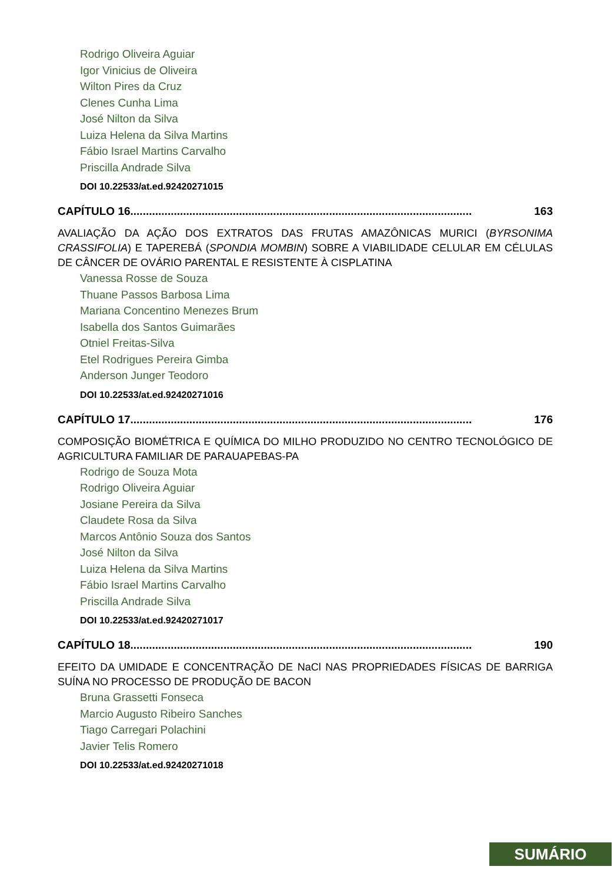Rodrigo Oliveira Aguiar
Igor Vinicius de Oliveira
Wilton Pires da Cruz
Clenes Cunha Lima
José Nilton da Silva
Luiza Helena da Silva Martins
Fábio Israel Martins Carvalho
Priscilla Andrade Silva
DOI 10.22533/at.ed.92420271015
CAPÍTULO 16.............................................................................................................. 163
AVALIAÇÃO DA AÇÃO DOS EXTRATOS DAS FRUTAS AMAZÔNICAS MURICI (BYRSONIMA CRASSIFOLIA) E TAPEREBÁ (SPONDIA MOMBIN) SOBRE A VIABILIDADE CELULAR EM CÉLULAS DE CÂNCER DE OVÁRIO PARENTAL E RESISTENTE À CISPLATINA
Vanessa Rosse de Souza
Thuane Passos Barbosa Lima
Mariana Concentino Menezes Brum
Isabella dos Santos Guimarães
Otniel Freitas-Silva
Etel Rodrigues Pereira Gimba
Anderson Junger Teodoro
DOI 10.22533/at.ed.92420271016
CAPÍTULO 17.............................................................................................................. 176
COMPOSIÇÃO BIOMÉTRICA E QUÍMICA DO MILHO PRODUZIDO NO CENTRO TECNOLÓGICO DE AGRICULTURA FAMILIAR DE PARAUAPEBAS-PA
Rodrigo de Souza Mota
Rodrigo Oliveira Aguiar
Josiane Pereira da Silva
Claudete Rosa da Silva
Marcos Antônio Souza dos Santos
José Nilton da Silva
Luiza Helena da Silva Martins
Fábio Israel Martins Carvalho
Priscilla Andrade Silva
DOI 10.22533/at.ed.92420271017
CAPÍTULO 18.............................................................................................................. 190
EFEITO DA UMIDADE E CONCENTRAÇÃO DE NaCl NAS PROPRIEDADES FÍSICAS DE BARRIGA SUÍNA NO PROCESSO DE PRODUÇÃO DE BACON
Bruna Grassetti Fonseca
Marcio Augusto Ribeiro Sanches
Tiago Carregari Polachini
Javier Telis Romero
DOI 10.22533/at.ed.92420271018
SUMÁRIO